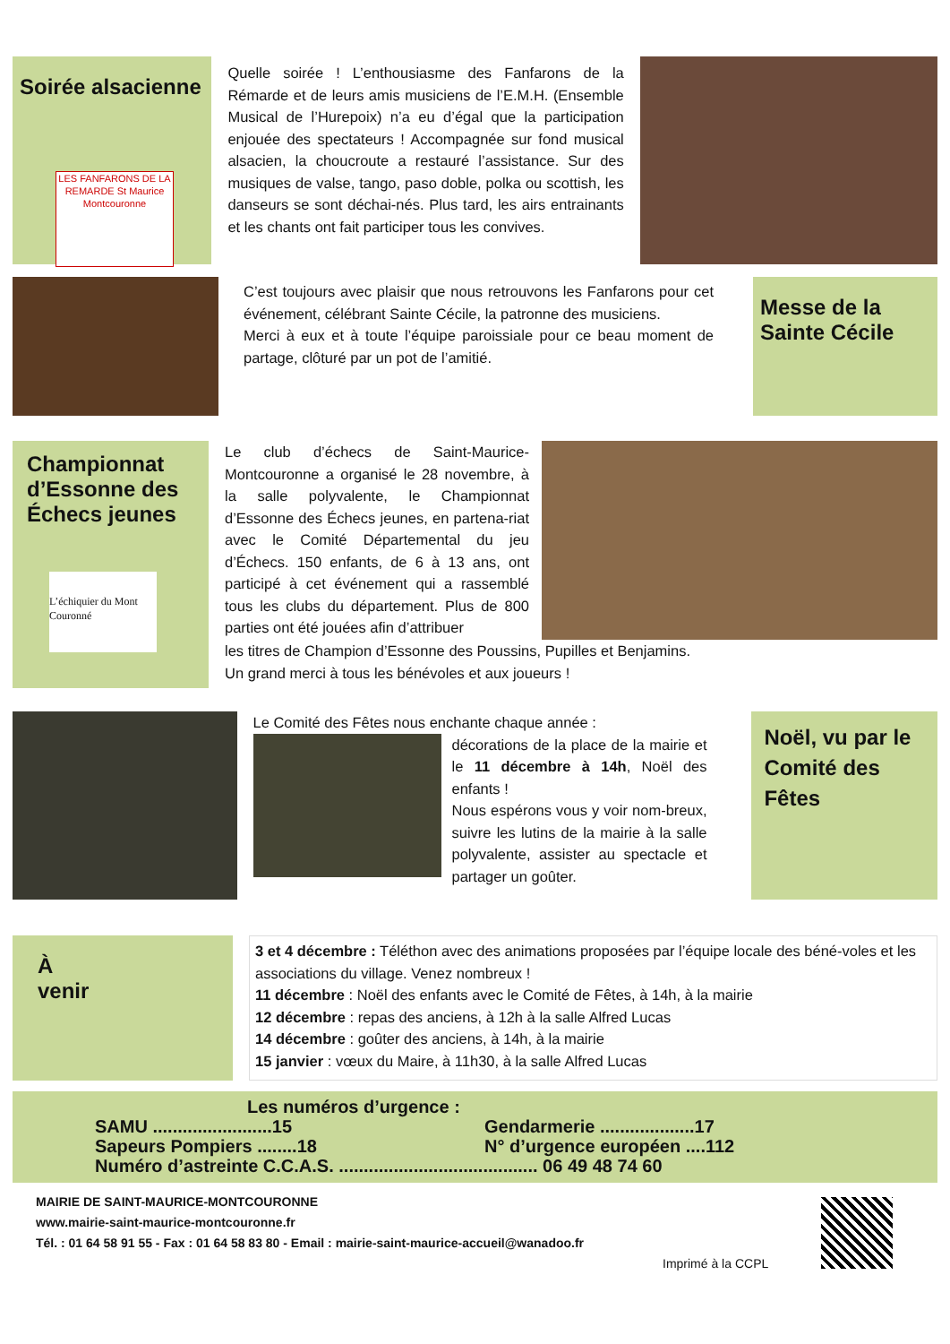Soirée alsacienne
LES FANFARONS DE LA REMARDE St Maurice Montcouronne
Quelle soirée ! L’enthousiasme des Fanfarons de la Rémarde et de leurs amis musiciens de l’E.M.H. (Ensemble Musical de l’Hurepoix) n’a eu d’égal que la participation enjouée des spectateurs ! Accompagnée sur fond musical alsacien, la choucroute a restauré l’assistance. Sur des musiques de valse, tango, paso doble, polka ou scottish, les danseurs se sont déchai-nés. Plus tard, les airs entrainants et les chants ont fait participer tous les convives.
C’est toujours avec plaisir que nous retrouvons les Fanfarons pour cet événement, célébrant Sainte Cécile, la patronne des musiciens.
Merci à eux et à toute l’équipe paroissiale pour ce beau moment de partage, clôturé par un pot de l’amitié.
Messe de la Sainte Cécile
Championnat d’Essonne des Échecs jeunes
L’échiquier du Mont Couronné
Le club d’échecs de Saint-Maurice-Montcouronne a organisé le 28 novembre, à la salle polyvalente, le Championnat d’Essonne des Échecs jeunes, en partena-riat avec le Comité Départemental du jeu d’Échecs. 150 enfants, de 6 à 13 ans, ont participé à cet événement qui a rassemblé tous les clubs du département. Plus de 800 parties ont été jouées afin d’attribuer
les titres de Champion d’Essonne des Poussins, Pupilles et Benjamins.
Un grand merci à tous les bénévoles et aux joueurs !
Le Comité des Fêtes nous enchante chaque année :
décorations de la place de la mairie et le 11 décembre à 14h, Noël des enfants !
Nous espérons vous y voir nom-breux, suivre les lutins de la mairie à la salle polyvalente, assister au spectacle et partager un goûter.
Noël, vu par le Comité des Fêtes
À
venir
3 et 4 décembre : Téléthon avec des animations proposées par l’équipe locale des béné-voles et les associations du village. Venez nombreux !
11 décembre : Noël des enfants avec le Comité de Fêtes, à 14h, à la mairie
12 décembre : repas des anciens, à 12h à la salle Alfred Lucas
14 décembre : goûter des anciens, à 14h, à la mairie
15 janvier : vœux du Maire, à 11h30, à la salle Alfred Lucas
Les numéros d’urgence :
SAMU ........................15
Sapeurs Pompiers ........18
Gendarmerie ...................17
N° d’urgence européen ....112
Numéro d’astreinte C.C.A.S. ........................................ 06 49 48 74 60
MAIRIE DE SAINT-MAURICE-MONTCOURONNE
www.mairie-saint-maurice-montcouronne.fr
Tél. : 01 64 58 91 55 - Fax : 01 64 58 83 80 - Email : mairie-saint-maurice-accueil@wanadoo.fr
Imprimé à la CCPL